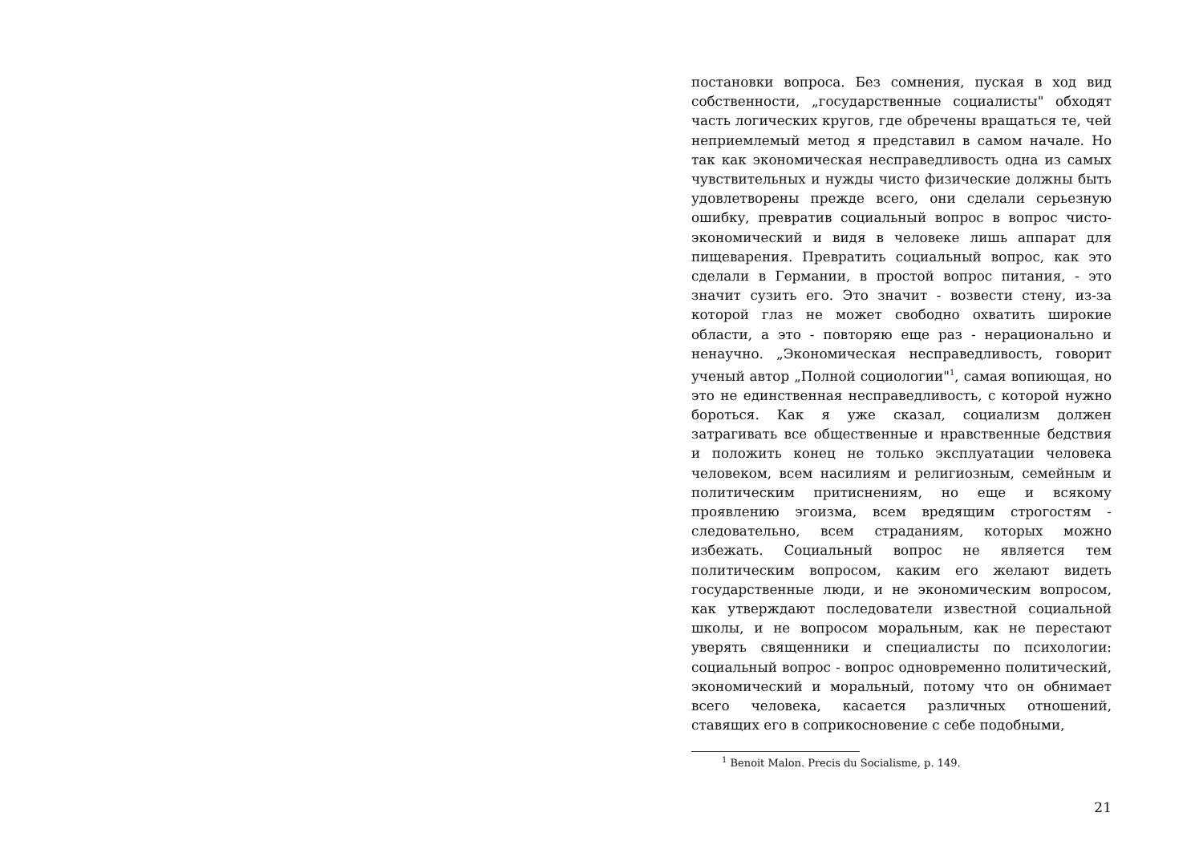постановки вопроса. Без сомнения, пуская в ход вид собственности, „государственные социалисты" обходят часть логических кругов, где обречены вращаться те, чей неприемлемый метод я представил в самом начале. Но так как экономическая несправедливость одна из самых чувствительных и нужды чисто физические должны быть удовлетворены прежде всего, они сделали серьезную ошибку, превратив социальный вопрос в вопрос чисто-экономический и видя в человеке лишь аппарат для пищеварения. Превратить социальный вопрос, как это сделали в Германии, в простой вопрос питания, - это значит сузить его. Это значит - возвести стену, из-за которой глаз не может свободно охватить широкие области, а это - повторяю еще раз - нерационально и ненаучно. „Экономическая несправедливость, говорит ученый автор „Полной социологии"<sup>1</sup>, самая вопиющая, но это не единственная несправедливость, с которой нужно бороться. Как я уже сказал, социализм должен затрагивать все общественные и нравственные бедствия и положить конец не только эксплуатации человека человеком, всем насилиям и религиозным, семейным и политическим притиснениям, но еще и всякому проявлению эгоизма, всем вредящим строгостям - следовательно, всем страданиям, которых можно избежать. Социальный вопрос не является тем политическим вопросом, каким его желают видеть государственные люди, и не экономическим вопросом, как утверждают последователи известной социальной школы, и не вопросом моральным, как не перестают уверять священники и специалисты по психологии: социальный вопрос - вопрос одновременно политический, экономический и моральный, потому что он обнимает всего человека, касается различных отношений, ставящих его в соприкосновение с себе подобными,
<sup>1</sup> Benoit Malon. Precis du Socialisme, p. 149.
21